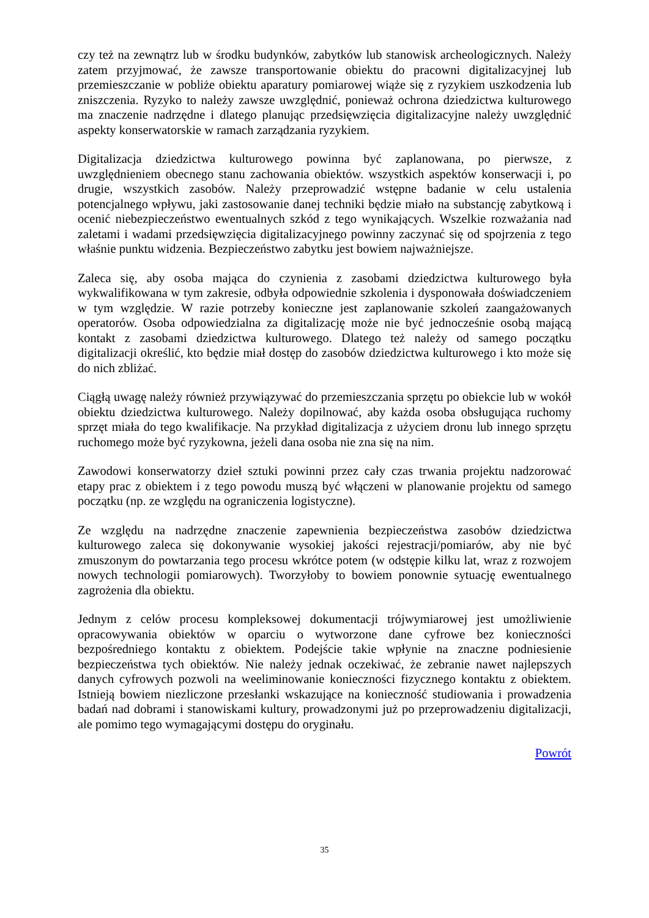czy też na zewnątrz lub w środku budynków, zabytków lub stanowisk archeologicznych. Należy zatem przyjmować, że zawsze transportowanie obiektu do pracowni digitalizacyjnej lub przemieszczanie w pobliże obiektu aparatury pomiarowej wiąże się z ryzykiem uszkodzenia lub zniszczenia. Ryzyko to należy zawsze uwzględnić, ponieważ ochrona dziedzictwa kulturowego ma znaczenie nadrzędne i dlatego planując przedsięwzięcia digitalizacyjne należy uwzględnić aspekty konserwatorskie w ramach zarządzania ryzykiem.
Digitalizacja dziedzictwa kulturowego powinna być zaplanowana, po pierwsze, z uwzględnieniem obecnego stanu zachowania obiektów. wszystkich aspektów konserwacji i, po drugie, wszystkich zasobów. Należy przeprowadzić wstępne badanie w celu ustalenia potencjalnego wpływu, jaki zastosowanie danej techniki będzie miało na substancję zabytkową i ocenić niebezpieczeństwo ewentualnych szkód z tego wynikających. Wszelkie rozważania nad zaletami i wadami przedsięwzięcia digitalizacyjnego powinny zaczynać się od spojrzenia z tego właśnie punktu widzenia. Bezpieczeństwo zabytku jest bowiem najważniejsze.
Zaleca się, aby osoba mająca do czynienia z zasobami dziedzictwa kulturowego była wykwalifikowana w tym zakresie, odbyła odpowiednie szkolenia i dysponowała doświadczeniem w tym względzie. W razie potrzeby konieczne jest zaplanowanie szkoleń zaangażowanych operatorów. Osoba odpowiedzialna za digitalizację może nie być jednocześnie osobą mającą kontakt z zasobami dziedzictwa kulturowego. Dlatego też należy od samego początku digitalizacji określić, kto będzie miał dostęp do zasobów dziedzictwa kulturowego i kto może się do nich zbliżać.
Ciągłą uwagę należy również przywiązywać do przemieszczania sprzętu po obiekcie lub w wokół obiektu dziedzictwa kulturowego. Należy dopilnować, aby każda osoba obsługująca ruchomy sprzęt miała do tego kwalifikacje. Na przykład digitalizacja z użyciem dronu lub innego sprzętu ruchomego może być ryzykowna, jeżeli dana osoba nie zna się na nim.
Zawodowi konserwatorzy dzieł sztuki powinni przez cały czas trwania projektu nadzorować etapy prac z obiektem i z tego powodu muszą być włączeni w planowanie projektu od samego początku (np. ze względu na ograniczenia logistyczne).
Ze względu na nadrzędne znaczenie zapewnienia bezpieczeństwa zasobów dziedzictwa kulturowego zaleca się dokonywanie wysokiej jakości rejestracji/pomiarów, aby nie być zmuszonym do powtarzania tego procesu wkrótce potem (w odstępie kilku lat, wraz z rozwojem nowych technologii pomiarowych). Tworzyłoby to bowiem ponownie sytuację ewentualnego zagrożenia dla obiektu.
Jednym z celów procesu kompleksowej dokumentacji trójwymiarowej jest umożliwienie opracowywania obiektów w oparciu o wytworzone dane cyfrowe bez konieczności bezpośredniego kontaktu z obiektem. Podejście takie wpłynie na znaczne podniesienie bezpieczeństwa tych obiektów. Nie należy jednak oczekiwać, że zebranie nawet najlepszych danych cyfrowych pozwoli na weeliminowanie konieczności fizycznego kontaktu z obiektem. Istnieją bowiem niezliczone przesłanki wskazujące na konieczność studiowania i prowadzenia badań nad dobrami i stanowiskami kultury, prowadzonymi już po przeprowadzeniu digitalizacji, ale pomimo tego wymagającymi dostępu do oryginału.
Powrót
35